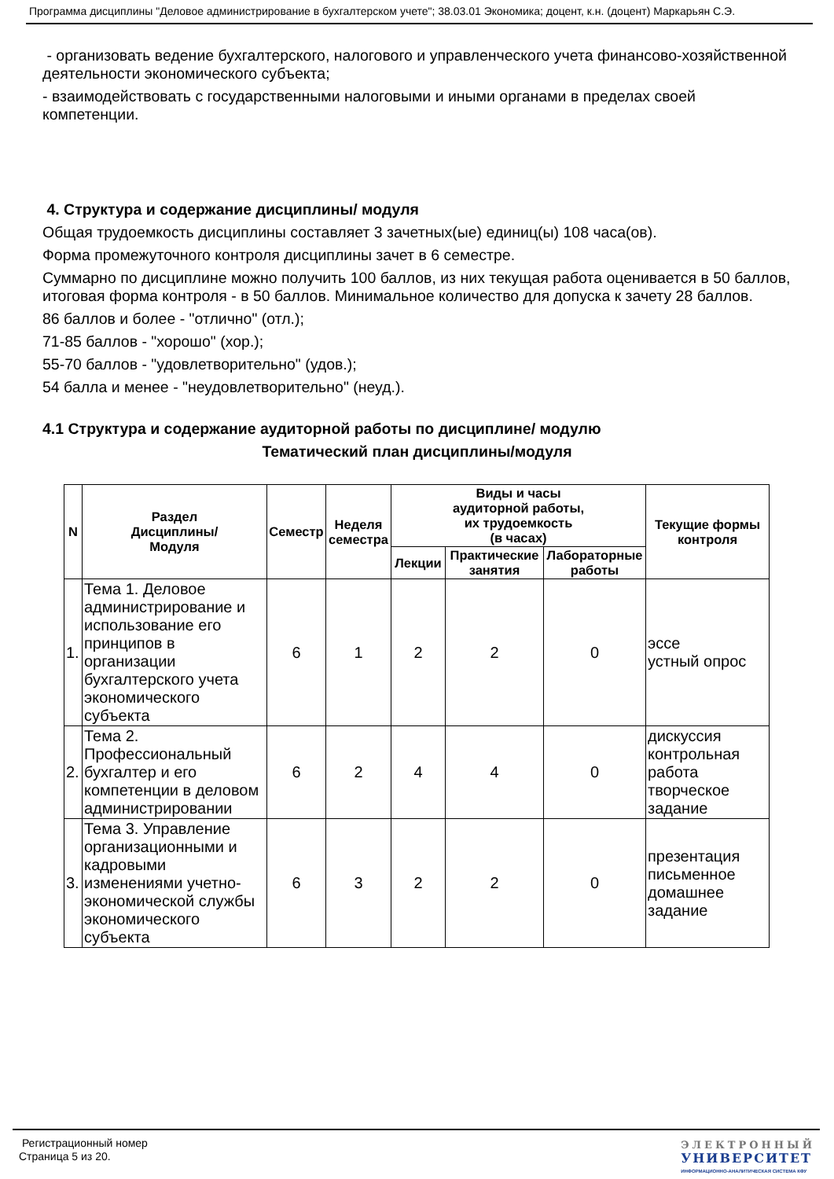Программа дисциплины "Деловое администрирование в бухгалтерском учете"; 38.03.01 Экономика; доцент, к.н. (доцент) Маркарьян С.Э.
- организовать ведение бухгалтерского, налогового и управленческого учета финансово-хозяйственной деятельности экономического субъекта;
- взаимодействовать с государственными налоговыми и иными органами в пределах своей компетенции.
4. Структура и содержание дисциплины/ модуля
Общая трудоемкость дисциплины составляет 3 зачетных(ые) единиц(ы) 108 часа(ов).
Форма промежуточного контроля дисциплины зачет в 6 семестре.
Суммарно по дисциплине можно получить 100 баллов, из них текущая работа оценивается в 50 баллов, итоговая форма контроля - в 50 баллов. Минимальное количество для допуска к зачету 28 баллов.
86 баллов и более - "отлично" (отл.);
71-85 баллов - "хорошо" (хор.);
55-70 баллов - "удовлетворительно" (удов.);
54 балла и менее - "неудовлетворительно" (неуд.).
4.1 Структура и содержание аудиторной работы по дисциплине/ модулю
Тематический план дисциплины/модуля
| N | Раздел Дисциплины/ Модуля | Семестр | Неделя семестра | Виды и часы аудиторной работы, их трудоемкость (в часах) | | | Текущие формы контроля |
| --- | --- | --- | --- | --- | --- | --- | --- |
| | | | | Лекции | Практические занятия | Лабораторные работы | |
| 1. | Тема 1. Деловое администрирование и использование его принципов в организации бухгалтерского учета экономического субъекта | 6 | 1 | 2 | 2 | 0 | эссе устный опрос |
| 2. | Тема 2. Профессиональный бухгалтер и его компетенции в деловом администрировании | 6 | 2 | 4 | 4 | 0 | дискуссия контрольная работа творческое задание |
| 3. | Тема 3. Управление организационными и кадровыми изменениями учетно-экономической службы экономического субъекта | 6 | 3 | 2 | 2 | 0 | презентация письменное домашнее задание |
Регистрационный номер
Страница 5 из 20.
ЭЛЕКТРОННЫЙ
УНИВЕРСИТЕТ
ИНФОРМАЦИОННО-АНАЛИТИЧЕСКАЯ СИСТЕМА КФУ